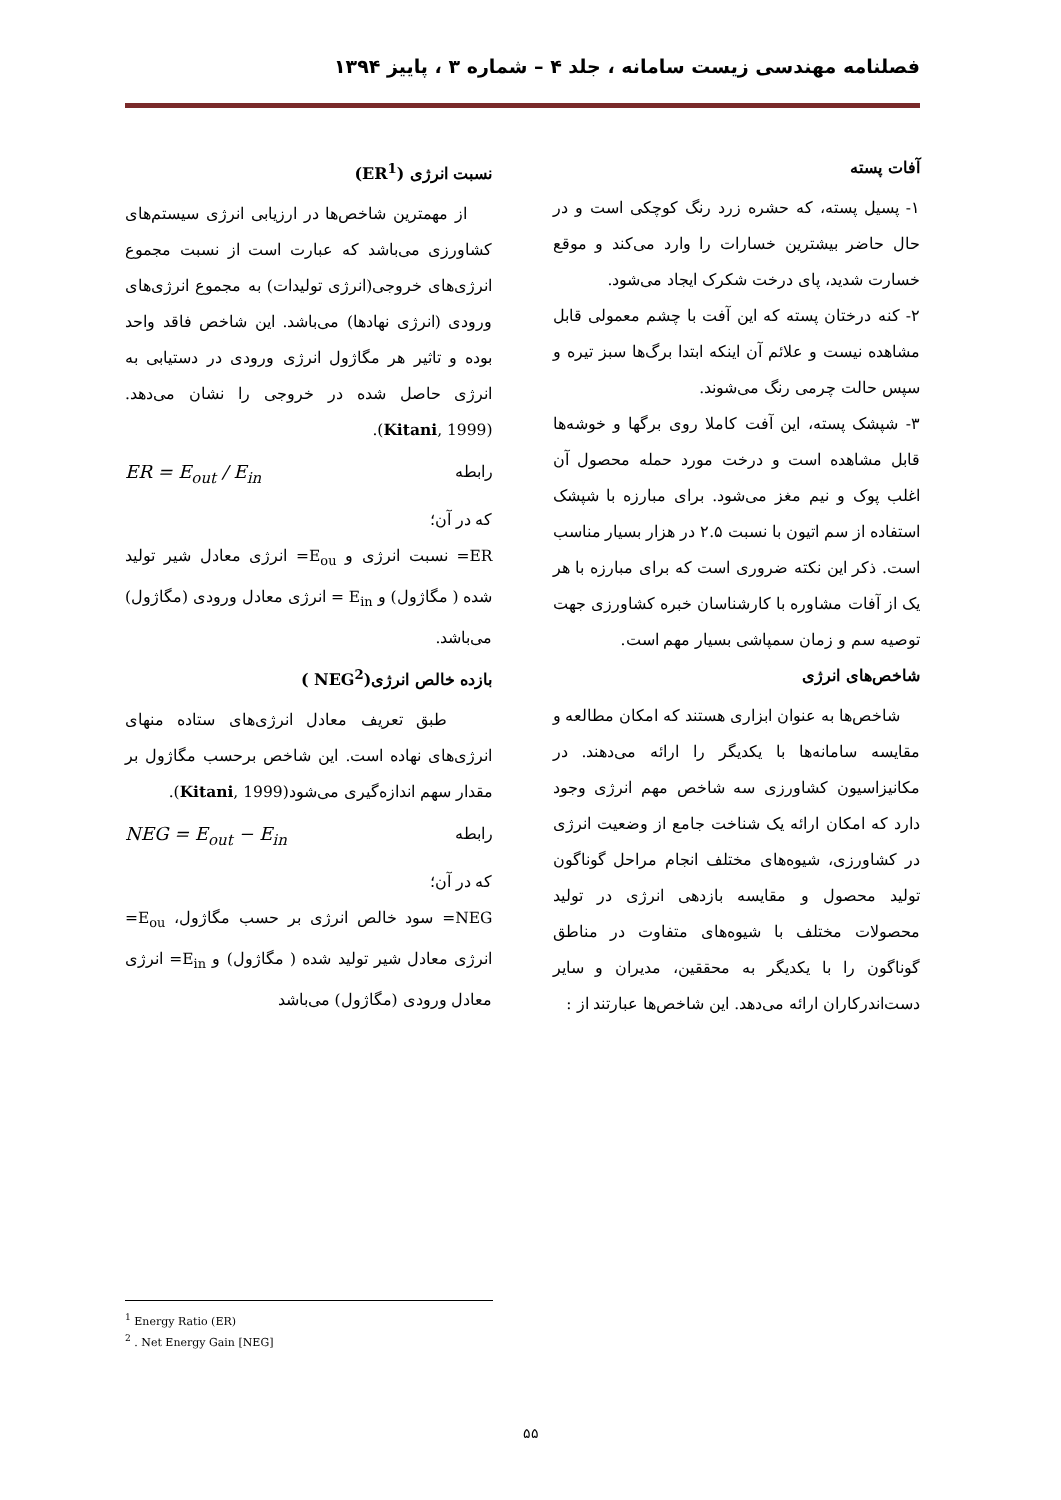فصلنامه مهندسی زیست سامانه ، جلد ۴ – شماره ۳ ، پاییز ۱۳۹۴
آفات پسته
۱- پسیل پسته، که حشره زرد رنگ کوچکی است و در حال حاضر بیشترین خسارات را وارد می‌کند و موقع خسارت شدید، پای درخت شکرک ایجاد می‌شود.
۲- کنه درختان پسته که این آفت با چشم معمولی قابل مشاهده نیست و علائم آن اینکه ابتدا برگ‌ها سبز تیره و سپس حالت چرمی رنگ می‌شوند.
۳- شپشک پسته، این آفت کاملا روی برگها و خوشه‌ها قابل مشاهده است و درخت مورد حمله محصول آن اغلب پوک و نیم مغز می‌شود. برای مبارزه با شپشک استفاده از سم اتیون با نسبت ۲.۵ در هزار بسیار مناسب است. ذکر این نکته ضروری است که برای مبارزه با هر یک از آفات مشاوره با کارشناسان خبره کشاورزی جهت توصیه سم و زمان سمپاشی بسیار مهم است.
شاخص‌های انرژی
شاخص‌ها به عنوان ابزاری هستند که امکان مطالعه و مقایسه سامانه‌ها با یکدیگر را ارائه می‌دهند. در مکانیزاسیون کشاورزی سه شاخص مهم انرژی وجود دارد که امکان ارائه یک شناخت جامع از وضعیت انرژی در کشاورزی، شیوه‌های مختلف انجام مراحل گوناگون تولید محصول و مقایسه بازدهی انرژی در تولید محصولات مختلف با شیوه‌های متفاوت در مناطق گوناگون را با یکدیگر به محققین، مدیران و سایر دست‌اندرکاران ارائه می‌دهد. این شاخص‌ها عبارتند از :
نسبت انرژی (ER<sup>1</sup>)
از مهمترین شاخص‌ها در ارزیابی انرژی سیستم‌های کشاورزی می‌باشد که عبارت است از نسبت مجموع انرژی‌های خروجی(انرژی تولیدات) به مجموع انرژی‌های ورودی (انرژی نهادها) می‌باشد. این شاخص فاقد واحد بوده و تاثیر هر مگاژول انرژی ورودی در دستیابی به انرژی حاصل شده در خروجی را نشان می‌دهد. (Kitani, 1999).
ER = E<sub>out</sub> / E<sub>in</sub> رابطه
که در آن؛
ER= نسبت انرژی و E<sub>ou</sub>= انرژی معادل شیر تولید شده ( مگاژول) و E<sub>in</sub> = انرژی معادل ورودی (مگاژول) می‌باشد.
بازده خالص انرژی(NEG<sup>2</sup> )
طبق تعریف معادل انرژی‌های ستاده منهای انرژی‌های نهاده است. این شاخص برحسب مگاژول بر مقدار سهم اندازه‌گیری می‌شود(Kitani, 1999).
NEG = E<sub>out</sub> − E<sub>in</sub> رابطه
که در آن؛
NEG= سود خالص انرژی بر حسب مگاژول، E<sub>ou</sub>= انرژی معادل شیر تولید شده ( مگاژول) و E<sub>in</sub>= انرژی معادل ورودی (مگاژول) می‌باشد
<sup>1</sup> Energy Ratio (ER)
<sup>2</sup> . Net Energy Gain [NEG]
۵۵